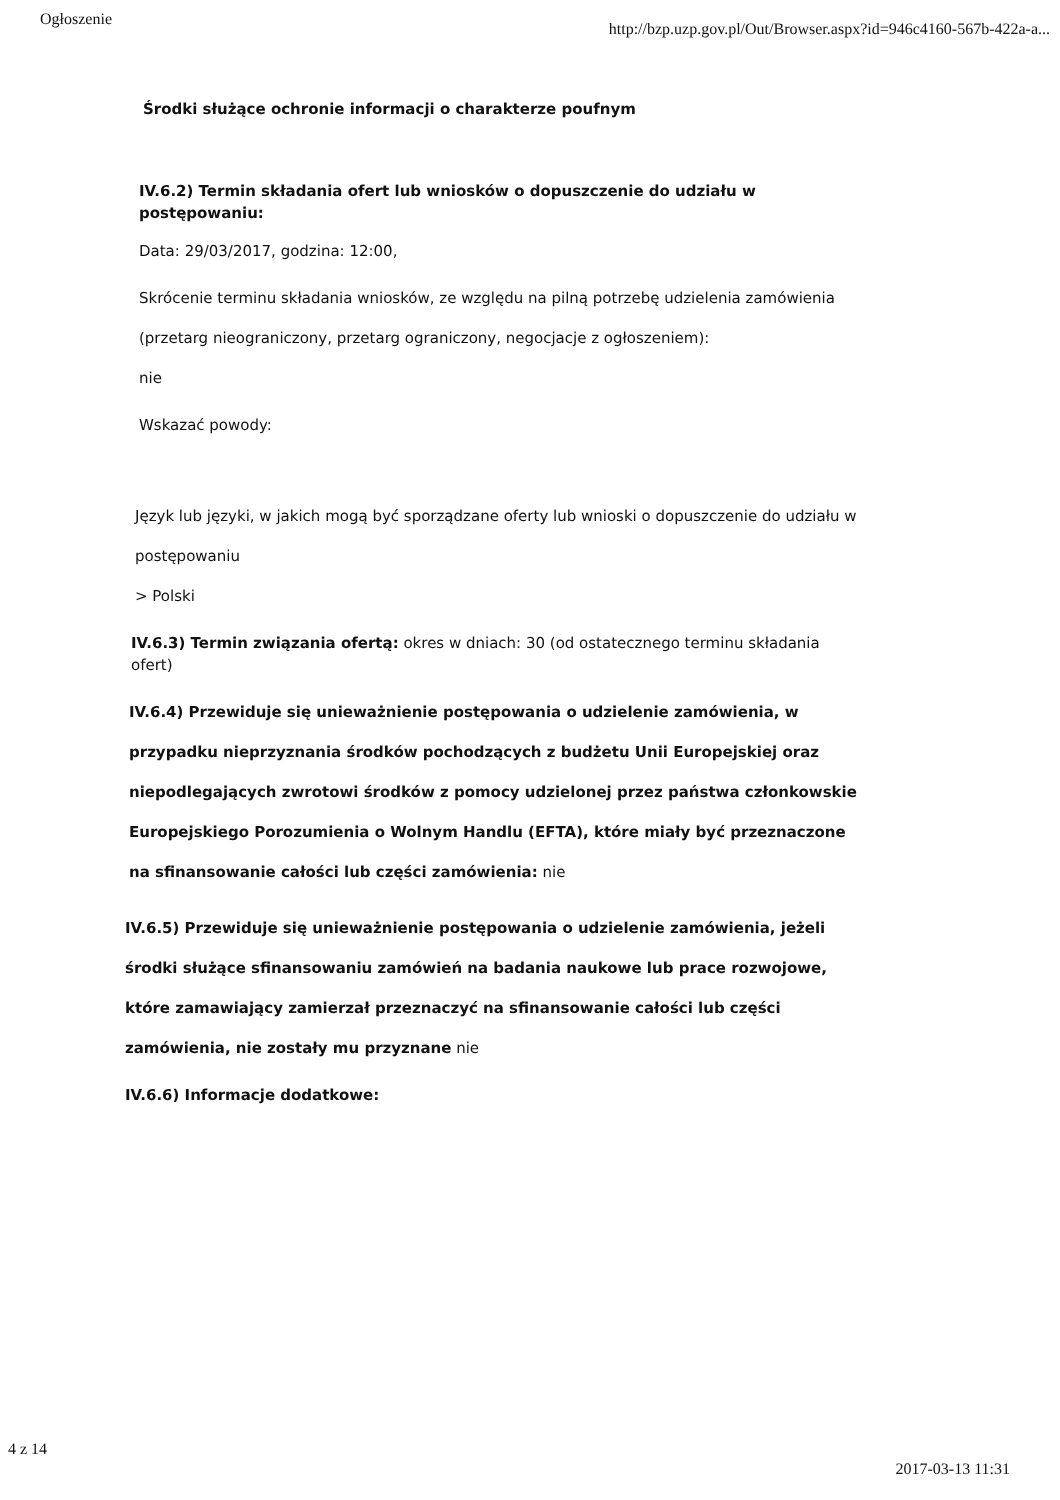Ogłoszenie http://bzp.uzp.gov.pl/Out/Browser.aspx?id=946c4160-567b-422a-a...
Środki służące ochronie informacji o charakterze poufnym
IV.6.2) Termin składania ofert lub wniosków o dopuszczenie do udziału w postępowaniu:
Data: 29/03/2017, godzina: 12:00,
Skrócenie terminu składania wniosków, ze względu na pilną potrzebę udzielenia zamówienia (przetarg nieograniczony, przetarg ograniczony, negocjacje z ogłoszeniem):
nie
Wskazać powody:
Język lub języki, w jakich mogą być sporządzane oferty lub wnioski o dopuszczenie do udziału w postępowaniu
> Polski
IV.6.3) Termin związania ofertą: okres w dniach: 30 (od ostatecznego terminu składania ofert)
IV.6.4) Przewiduje się unieważnienie postępowania o udzielenie zamówienia, w przypadku nieprzyznania środków pochodzących z budżetu Unii Europejskiej oraz niepodlegających zwrotowi środków z pomocy udzielonej przez państwa członkowskie Europejskiego Porozumienia o Wolnym Handlu (EFTA), które miały być przeznaczone na sfinansowanie całości lub części zamówienia: nie
IV.6.5) Przewiduje się unieważnienie postępowania o udzielenie zamówienia, jeżeli środki służące sfinansowaniu zamówień na badania naukowe lub prace rozwojowe, które zamawiający zamierzał przeznaczyć na sfinansowanie całości lub części zamówienia, nie zostały mu przyznane nie
IV.6.6) Informacje dodatkowe:
4 z 14 2017-03-13 11:31